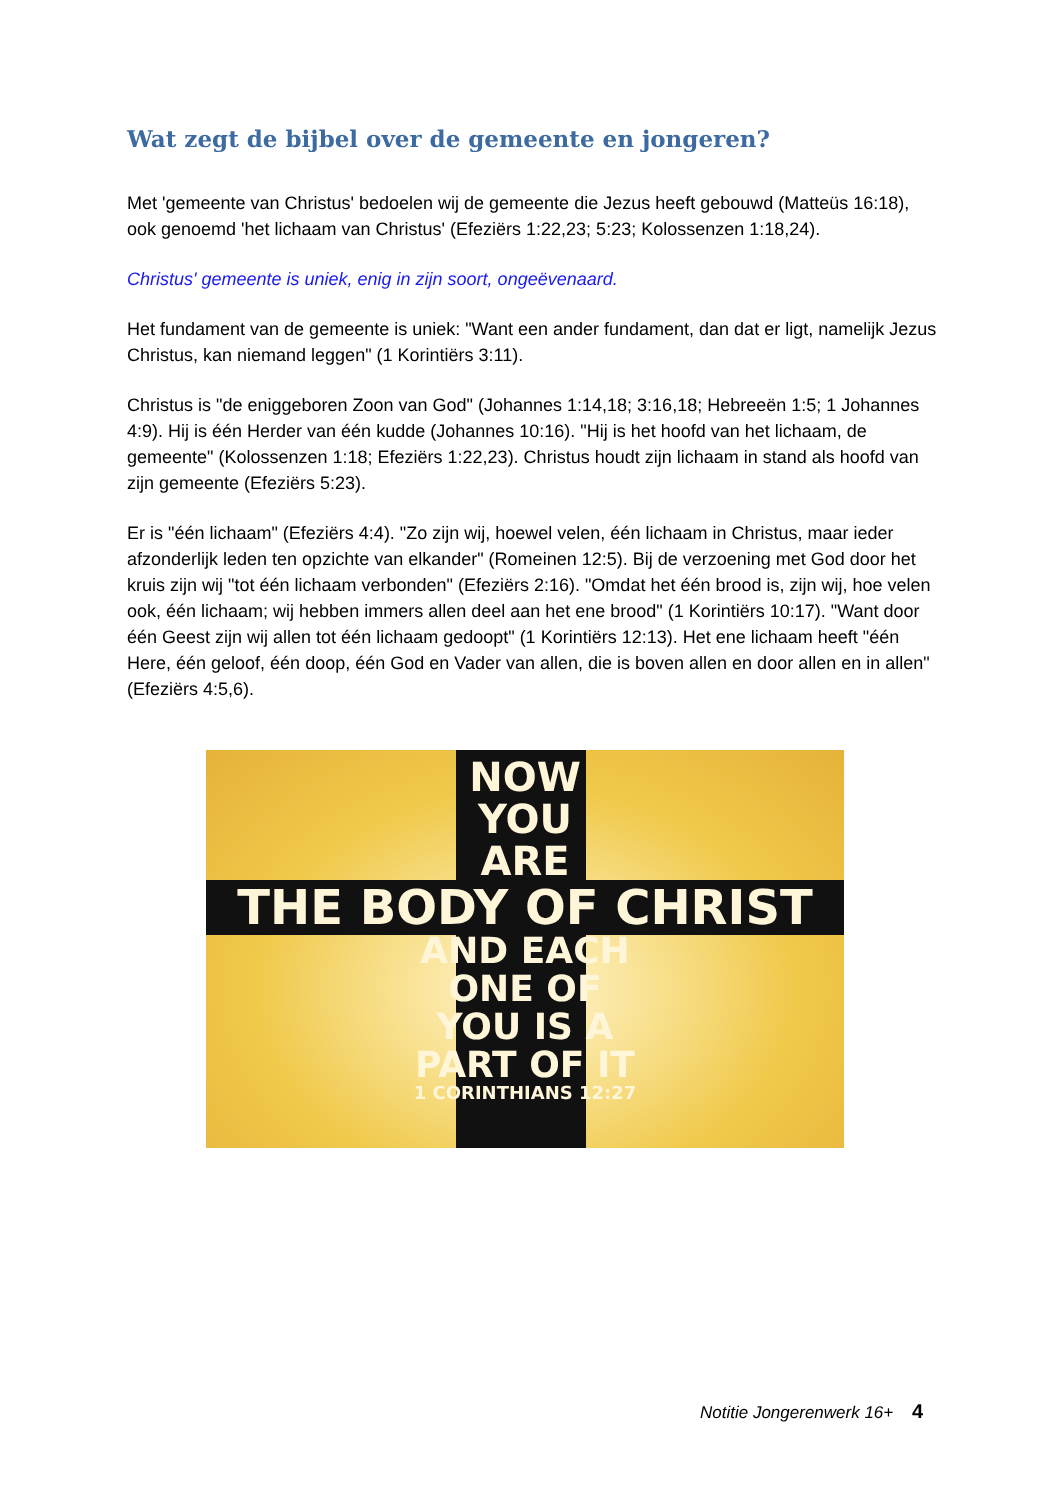Wat zegt de bijbel over de gemeente en jongeren?
Met 'gemeente van Christus' bedoelen wij de gemeente die Jezus heeft gebouwd (Matteüs 16:18), ook genoemd 'het lichaam van Christus' (Efeziërs 1:22,23; 5:23; Kolossenzen 1:18,24).
Christus' gemeente is uniek, enig in zijn soort, ongeëvenaard.
Het fundament van de gemeente is uniek: "Want een ander fundament, dan dat er ligt, namelijk Jezus Christus, kan niemand leggen" (1 Korintiërs 3:11).
Christus is "de eniggeboren Zoon van God" (Johannes 1:14,18; 3:16,18; Hebreeën 1:5; 1 Johannes 4:9). Hij is één Herder van één kudde (Johannes 10:16). "Hij is het hoofd van het lichaam, de gemeente" (Kolossenzen 1:18; Efeziërs 1:22,23). Christus houdt zijn lichaam in stand als hoofd van zijn gemeente (Efeziërs 5:23).
Er is "één lichaam" (Efeziërs 4:4). "Zo zijn wij, hoewel velen, één lichaam in Christus, maar ieder afzonderlijk leden ten opzichte van elkander" (Romeinen 12:5). Bij de verzoening met God door het kruis zijn wij "tot één lichaam verbonden" (Efeziërs 2:16). "Omdat het één brood is, zijn wij, hoe velen ook, één lichaam; wij hebben immers allen deel aan het ene brood" (1 Korintiërs 10:17). "Want door één Geest zijn wij allen tot één lichaam gedoopt" (1 Korintiërs 12:13). Het ene lichaam heeft "één Here, één geloof, één doop, één God en Vader van allen, die is boven allen en door allen en in allen" (Efeziërs 4:5,6).
NOW
YOU
ARE
THE BODY OF CHRIST
AND EACH
ONE OF
YOU IS A
PART OF IT
1 CORINTHIANS 12:27
Notitie Jongerenwerk 16+ 4